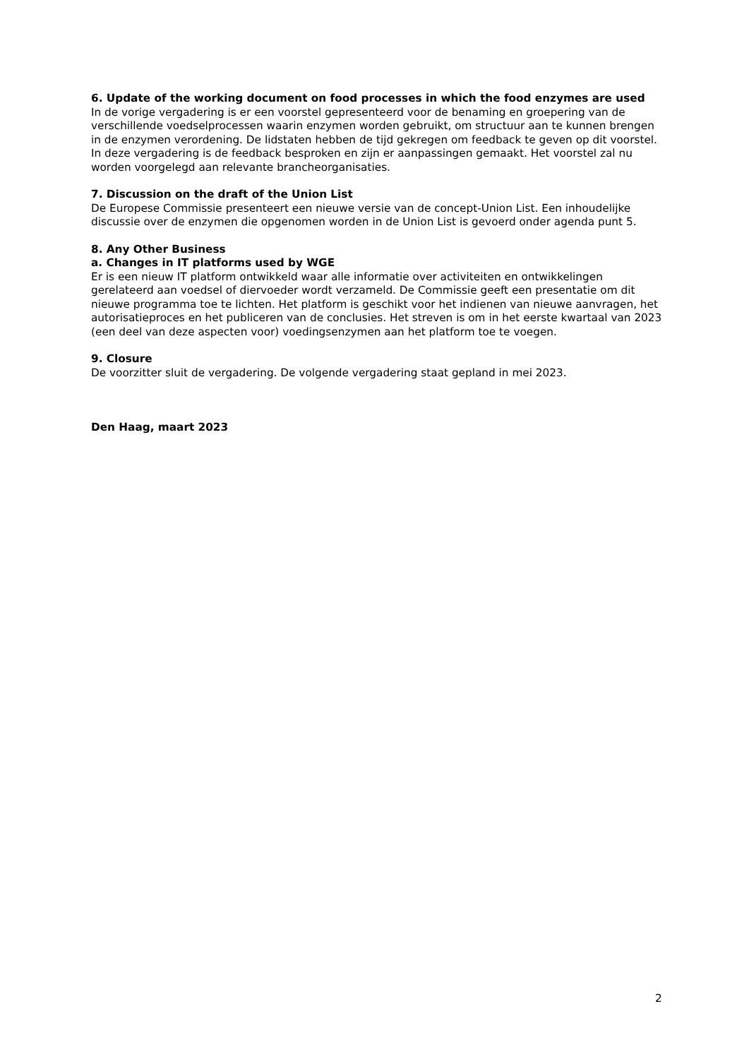6. Update of the working document on food processes in which the food enzymes are used
In de vorige vergadering is er een voorstel gepresenteerd voor de benaming en groepering van de verschillende voedselprocessen waarin enzymen worden gebruikt, om structuur aan te kunnen brengen in de enzymen verordening. De lidstaten hebben de tijd gekregen om feedback te geven op dit voorstel. In deze vergadering is de feedback besproken en zijn er aanpassingen gemaakt. Het voorstel zal nu worden voorgelegd aan relevante brancheorganisaties.
7. Discussion on the draft of the Union List
De Europese Commissie presenteert een nieuwe versie van de concept-Union List. Een inhoudelijke discussie over de enzymen die opgenomen worden in de Union List is gevoerd onder agenda punt 5.
8. Any Other Business
a. Changes in IT platforms used by WGE
Er is een nieuw IT platform ontwikkeld waar alle informatie over activiteiten en ontwikkelingen gerelateerd aan voedsel of diervoeder wordt verzameld. De Commissie geeft een presentatie om dit nieuwe programma toe te lichten. Het platform is geschikt voor het indienen van nieuwe aanvragen, het autorisatieproces en het publiceren van de conclusies. Het streven is om in het eerste kwartaal van 2023 (een deel van deze aspecten voor) voedingsenzymen aan het platform toe te voegen.
9. Closure
De voorzitter sluit de vergadering. De volgende vergadering staat gepland in mei 2023.
Den Haag, maart 2023
2